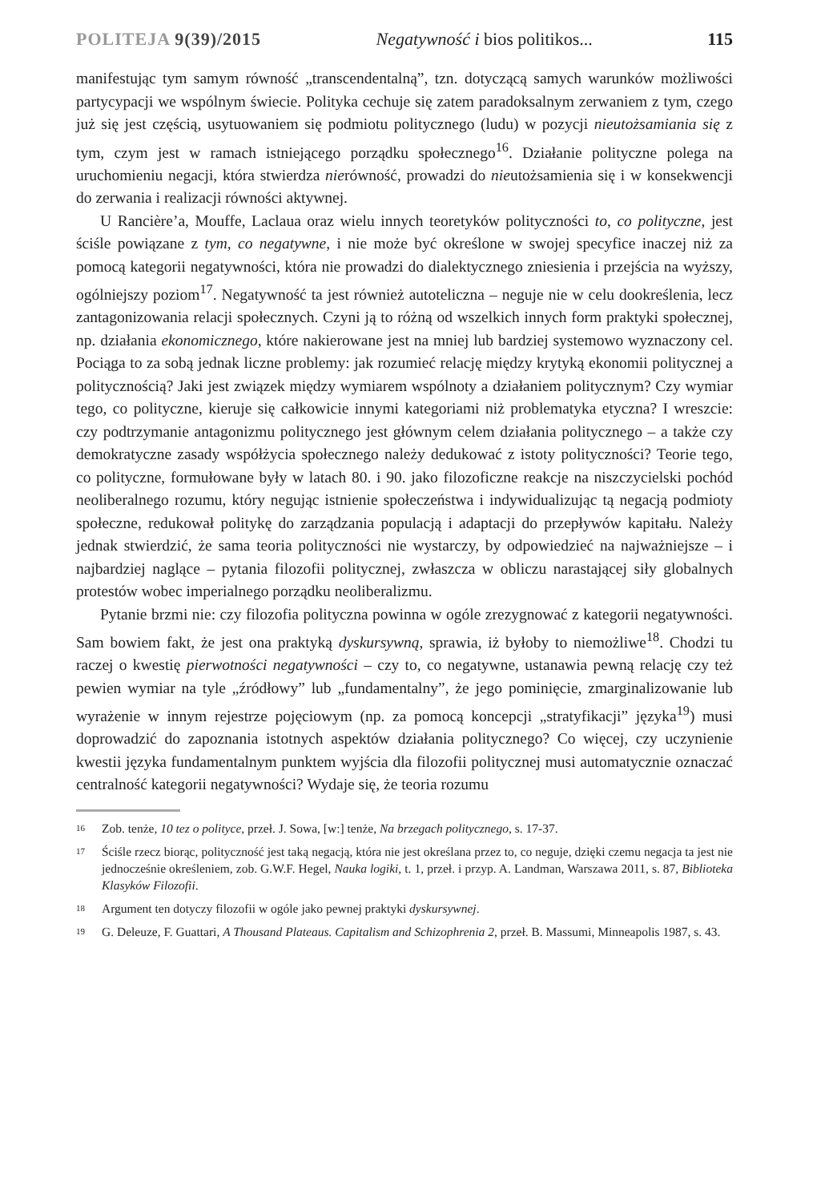POLITEJA 9(39)/2015 Negatywność i bios politikos... 115
manifestując tym samym równość „transcendentalną”, tzn. dotyczącą samych warunków możliwości partycypacji we wspólnym świecie. Polityka cechuje się zatem paradoksalnym zerwaniem z tym, czego już się jest częścią, usytuowaniem się podmiotu politycznego (ludu) w pozycji nieutożsamiania się z tym, czym jest w ramach istniejącego porządku społecznego<sup>16</sup>. Działanie polityczne polega na uruchomieniu negacji, która stwierdza nierówność, prowadzi do nieutożsamienia się i w konsekwencji do zerwania i realizacji równości aktywnej.
U Rancière’a, Mouffe, Laclaua oraz wielu innych teoretyków polityczności to, co polityczne, jest ściśle powiązane z tym, co negatywne, i nie może być określone w swojej specyfice inaczej niż za pomocą kategorii negatywności, która nie prowadzi do dialektycznego zniesienia i przejścia na wyższy, ogólniejszy poziom<sup>17</sup>. Negatywność ta jest również autoteliczna – neguje nie w celu dookreślenia, lecz zantagonizowania relacji społecznych. Czyni ją to różną od wszelkich innych form praktyki społecznej, np. działania ekonomicznego, które nakierowane jest na mniej lub bardziej systemowo wyznaczony cel. Pociąga to za sobą jednak liczne problemy: jak rozumieć relację między krytyką ekonomii politycznej a politycznością? Jaki jest związek między wymiarem wspólnoty a działaniem politycznym? Czy wymiar tego, co polityczne, kieruje się całkowicie innymi kategoriami niż problematyka etyczna? I wreszcie: czy podtrzymanie antagonizmu politycznego jest głównym celem działania politycznego – a także czy demokratyczne zasady współżycia społecznego należy dedukować z istoty polityczności? Teorie tego, co polityczne, formułowane były w latach 80. i 90. jako filozoficzne reakcje na niszczycielski pochód neoliberalnego rozumu, który negując istnienie społeczeństwa i indywidualizując tą negacją podmioty społeczne, redukował politykę do zarządzania populacją i adaptacji do przepływów kapitału. Należy jednak stwierdzić, że sama teoria polityczności nie wystarczy, by odpowiedzieć na najważniejsze – i najbardziej naglące – pytania filozofii politycznej, zwłaszcza w obliczu narastającej siły globalnych protestów wobec imperialnego porządku neoliberalizmu.
Pytanie brzmi nie: czy filozofia polityczna powinna w ogóle zrezygnować z kategorii negatywności. Sam bowiem fakt, że jest ona praktyką dyskursywną, sprawia, iż byłoby to niemożliwe<sup>18</sup>. Chodzi tu raczej o kwestię pierwotności negatywności – czy to, co negatywne, ustanawia pewną relację czy też pewien wymiar na tyle „źródłowy” lub „fundamentalny”, że jego pominięcie, zmarginalizowanie lub wyrażenie w innym rejestrze pojęciowym (np. za pomocą koncepcji „stratyfikacji” języka<sup>19</sup>) musi doprowadzić do zapoznania istotnych aspektów działania politycznego? Co więcej, czy uczynienie kwestii języka fundamentalnym punktem wyjścia dla filozofii politycznej musi automatycznie oznaczać centralność kategorii negatywności? Wydaje się, że teoria rozumu
16 Zob. tenże, 10 tez o polityce, przeł. J. Sowa, [w:] tenże, Na brzegach politycznego, s. 17-37.
17 Ściśle rzecz biorąc, polityczność jest taką negacją, która nie jest określana przez to, co neguje, dzięki czemu negacja ta jest nie jednocześnie określeniem, zob. G.W.F. Hegel, Nauka logiki, t. 1, przeł. i przyp. A. Landman, Warszawa 2011, s. 87, Biblioteka Klasyków Filozofii.
18 Argument ten dotyczy filozofii w ogóle jako pewnej praktyki dyskursywnej.
19 G. Deleuze, F. Guattari, A Thousand Plateaus. Capitalism and Schizophrenia 2, przeł. B. Massumi, Minneapolis 1987, s. 43.